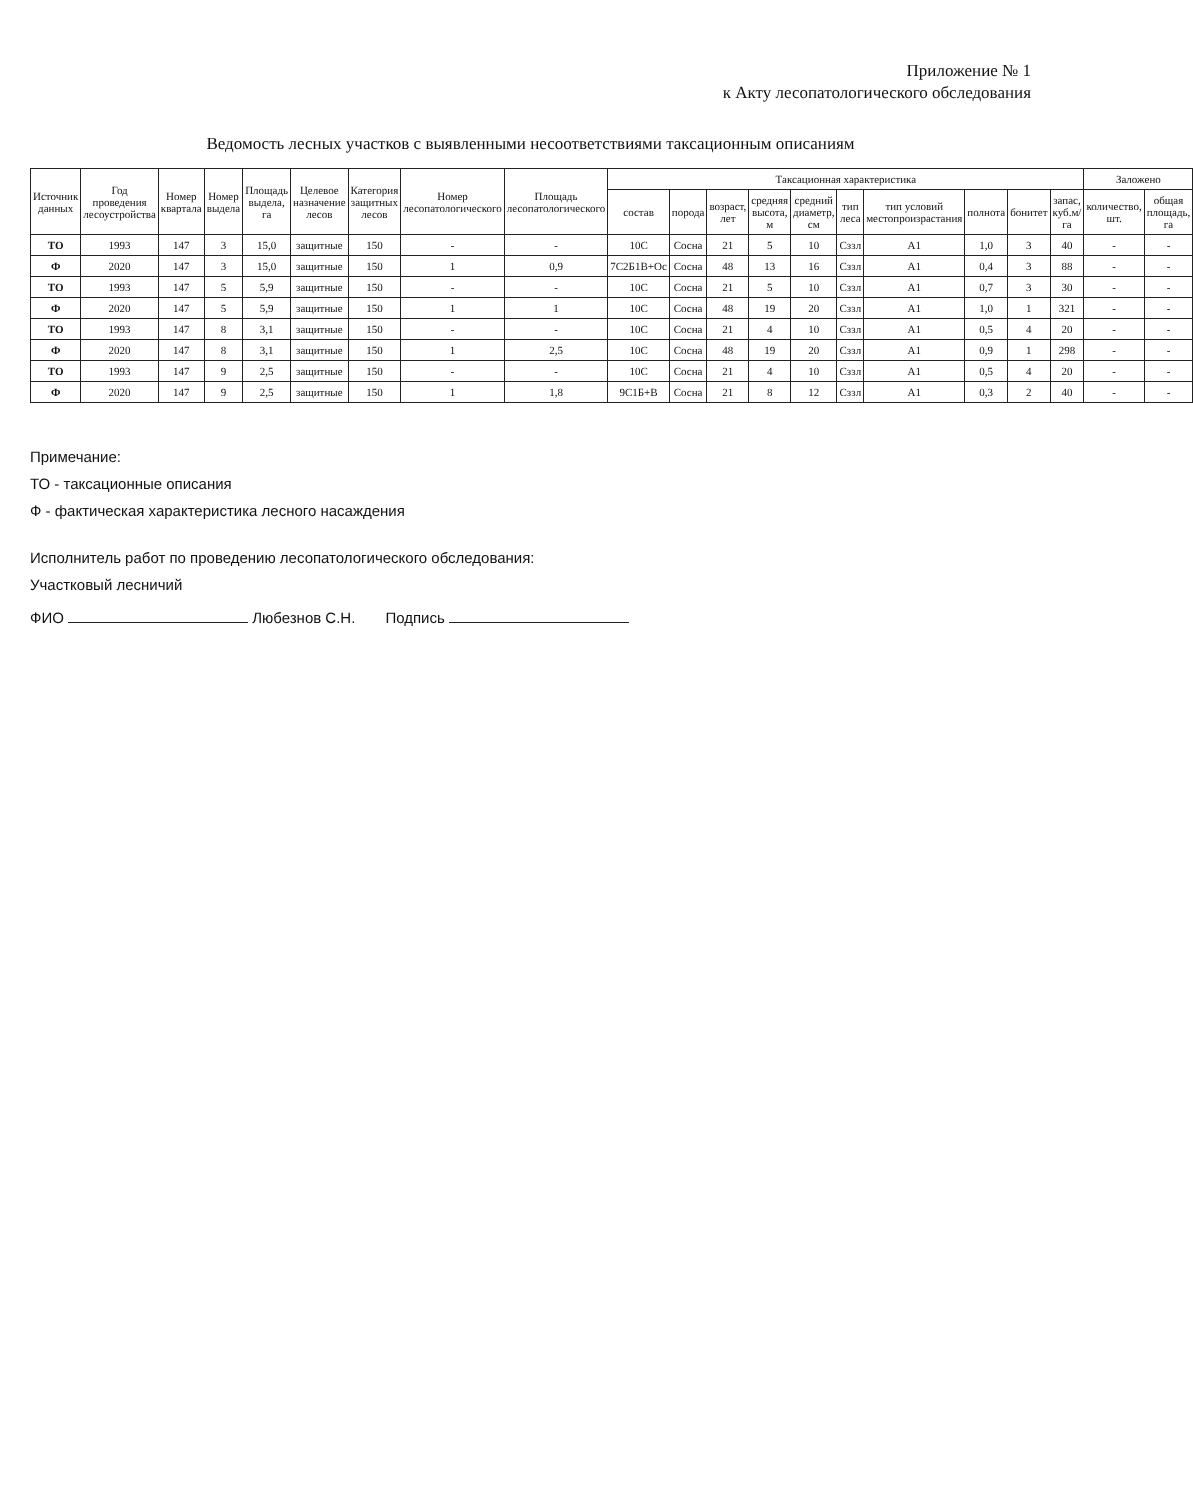Приложение № 1
к Акту лесопатологического обследования
Ведомость лесных участков с выявленными несоответствиями таксационным описаниям
| Источник данных | Год проведения лесоустройства | Номер квартала | Номер выдела | Площадь выдела, га | Целевое назначение лесов | Категория защитных лесов | Номер лесопатологического | Площадь лесопатологического | Таксационная характеристика | | | | | | | | | | Заложено | |
| --- | --- | --- | --- | --- | --- | --- | --- | --- | --- | --- | --- | --- | --- | --- | --- | --- | --- | --- | --- | --- |
| | | | | | | | | | состав | порода | возраст, лет | средняя высота, м | средний диаметр, см | тип леса | тип условий местопроизрастания | полнота | бонитет | запас, куб.м/га | количество, шт. | общая площадь, га |
| ТО | 1993 | 147 | 3 | 15,0 | защитные | 150 | - | - | 10С | Сосна | 21 | 5 | 10 | Сззл | А1 | 1,0 | 3 | 40 | - | - |
| Ф | 2020 | 147 | 3 | 15,0 | защитные | 150 | 1 | 0,9 | 7С2Б1В+Ос | Сосна | 48 | 13 | 16 | Сззл | А1 | 0,4 | 3 | 88 | - | - |
| ТО | 1993 | 147 | 5 | 5,9 | защитные | 150 | - | - | 10С | Сосна | 21 | 5 | 10 | Сззл | А1 | 0,7 | 3 | 30 | - | - |
| Ф | 2020 | 147 | 5 | 5,9 | защитные | 150 | 1 | 1 | 10С | Сосна | 48 | 19 | 20 | Сззл | А1 | 1,0 | 1 | 321 | - | - |
| ТО | 1993 | 147 | 8 | 3,1 | защитные | 150 | - | - | 10С | Сосна | 21 | 4 | 10 | Сззл | А1 | 0,5 | 4 | 20 | - | - |
| Ф | 2020 | 147 | 8 | 3,1 | защитные | 150 | 1 | 2,5 | 10С | Сосна | 48 | 19 | 20 | Сззл | А1 | 0,9 | 1 | 298 | - | - |
| ТО | 1993 | 147 | 9 | 2,5 | защитные | 150 | - | - | 10С | Сосна | 21 | 4 | 10 | Сззл | А1 | 0,5 | 4 | 20 | - | - |
| Ф | 2020 | 147 | 9 | 2,5 | защитные | 150 | 1 | 1,8 | 9С1Б+В | Сосна | 21 | 8 | 12 | Сззл | А1 | 0,3 | 2 | 40 | - | - |
Примечание:
ТО - таксационные описания
Ф - фактическая характеристика лесного насаждения
Исполнитель работ по проведению лесопатологического обследования:
Участковый лесничий
ФИО Любезнов С.Н. Подпись